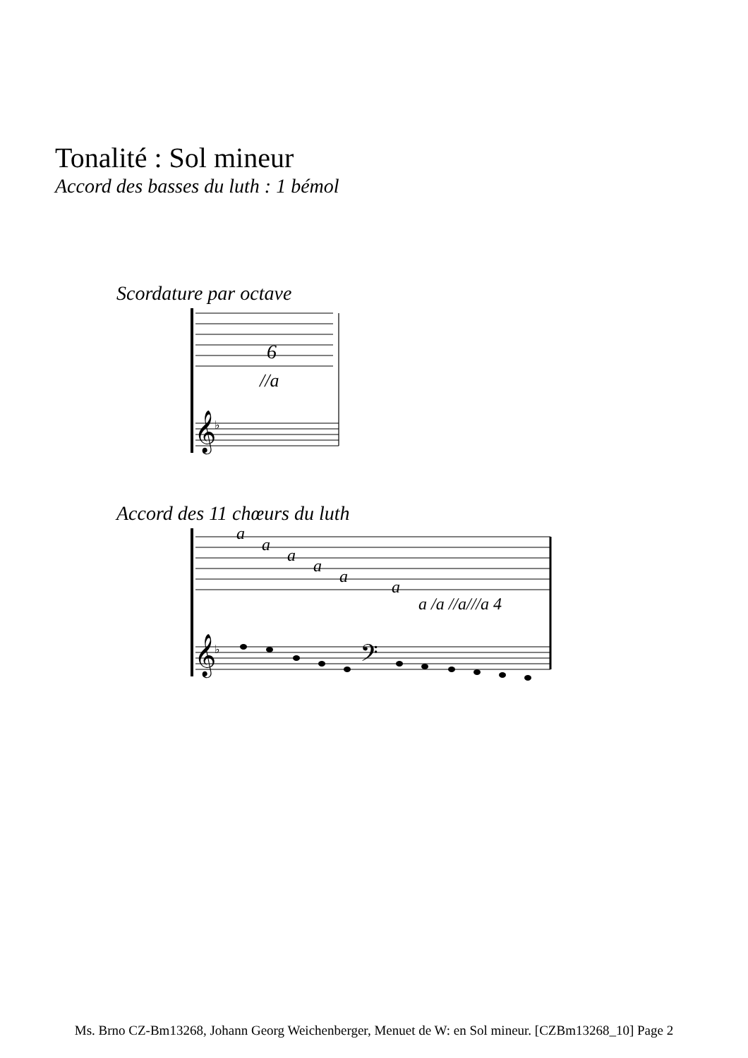Tonalité : Sol mineur
Accord des basses du luth : 1 bémol
Scordature par octave
6
//a
𝄞
♭
Accord des 11 chœurs du luth
a
a
a
a
a
a
a /a //a///a 4
𝄞
♭
𝄢
Ms. Brno CZ-Bm13268, Johann Georg Weichenberger, Menuet de W: en Sol mineur. [CZBm13268_10] Page 2